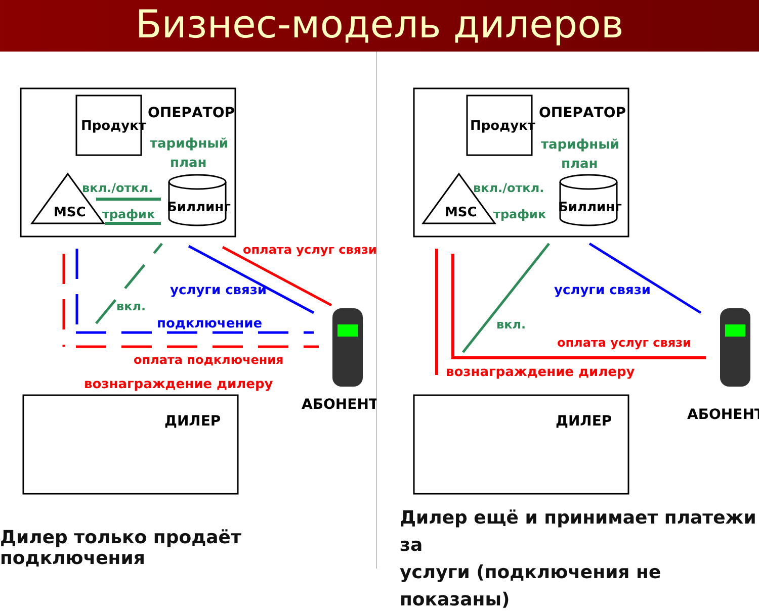Бизнес-модель дилеров
Продукт
ОПЕРАТОР
тарифный
план
MSC
Биллинг
вкл./откл.
трафик
оплата услуг связи
услуги связи
вкл.
подключение
оплата подключения
вознаграждение дилеру
АБОНЕНТ
ДИЛЕР
Дилер только продаёт подключения
Продукт
ОПЕРАТОР
тарифный
план
MSC
Биллинг
вкл./откл.
трафик
услуги связи
вкл.
оплата услуг связи
вознаграждение дилеру
АБОНЕНТ
ДИЛЕР
Дилер ещё и принимает платежи за
услуги (подключения не показаны)